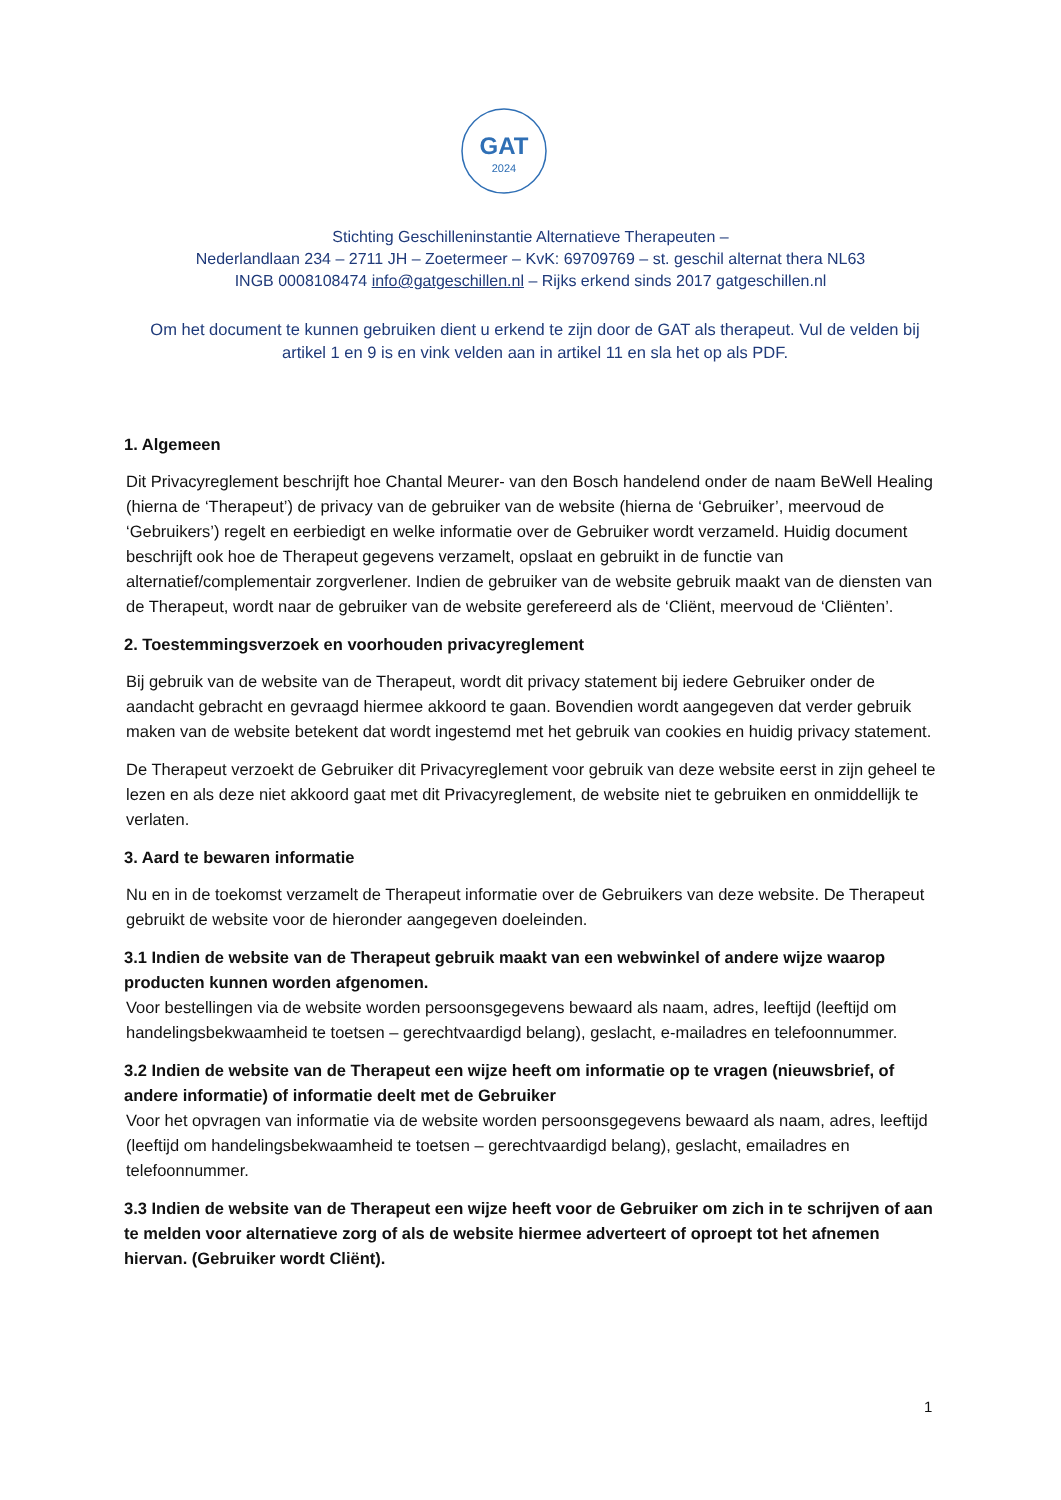GAT
2024
Stichting Geschilleninstantie Alternatieve Therapeuten –
Nederlandlaan 234 – 2711 JH – Zoetermeer – KvK: 69709769 – st. geschil alternat thera NL63
INGB 0008108474 info@gatgeschillen.nl – Rijks erkend sinds 2017 gatgeschillen.nl
Om het document te kunnen gebruiken dient u erkend te zijn door de GAT als therapeut. Vul de velden bij artikel 1 en 9 is en vink velden aan in artikel 11 en sla het op als PDF.
1. Algemeen
Dit Privacyreglement beschrijft hoe Chantal Meurer- van den Bosch handelend onder de naam BeWell Healing (hierna de ‘Therapeut’) de privacy van de gebruiker van de website (hierna de ‘Gebruiker’, meervoud de ‘Gebruikers’) regelt en eerbiedigt en welke informatie over de Gebruiker wordt verzameld. Huidig document beschrijft ook hoe de Therapeut gegevens verzamelt, opslaat en gebruikt in de functie van alternatief/complementair zorgverlener. Indien de gebruiker van de website gebruik maakt van de diensten van de Therapeut, wordt naar de gebruiker van de website gerefereerd als de ‘Cliënt, meervoud de ‘Cliënten’.
2. Toestemmingsverzoek en voorhouden privacyreglement
Bij gebruik van de website van de Therapeut, wordt dit privacy statement bij iedere Gebruiker onder de aandacht gebracht en gevraagd hiermee akkoord te gaan. Bovendien wordt aangegeven dat verder gebruik maken van de website betekent dat wordt ingestemd met het gebruik van cookies en huidig privacy statement.
De Therapeut verzoekt de Gebruiker dit Privacyreglement voor gebruik van deze website eerst in zijn geheel te lezen en als deze niet akkoord gaat met dit Privacyreglement, de website niet te gebruiken en onmiddellijk te verlaten.
3. Aard te bewaren informatie
Nu en in de toekomst verzamelt de Therapeut informatie over de Gebruikers van deze website. De Therapeut gebruikt de website voor de hieronder aangegeven doeleinden.
3.1 Indien de website van de Therapeut gebruik maakt van een webwinkel of andere wijze waarop producten kunnen worden afgenomen.
Voor bestellingen via de website worden persoonsgegevens bewaard als naam, adres, leeftijd (leeftijd om handelingsbekwaamheid te toetsen – gerechtvaardigd belang), geslacht, e-mailadres en telefoonnummer.
3.2 Indien de website van de Therapeut een wijze heeft om informatie op te vragen (nieuwsbrief, of andere informatie) of informatie deelt met de Gebruiker
Voor het opvragen van informatie via de website worden persoonsgegevens bewaard als naam, adres, leeftijd (leeftijd om handelingsbekwaamheid te toetsen – gerechtvaardigd belang), geslacht, emailadres en telefoonnummer.
3.3 Indien de website van de Therapeut een wijze heeft voor de Gebruiker om zich in te schrijven of aan te melden voor alternatieve zorg of als de website hiermee adverteert of oproept tot het afnemen hiervan. (Gebruiker wordt Cliënt).
1